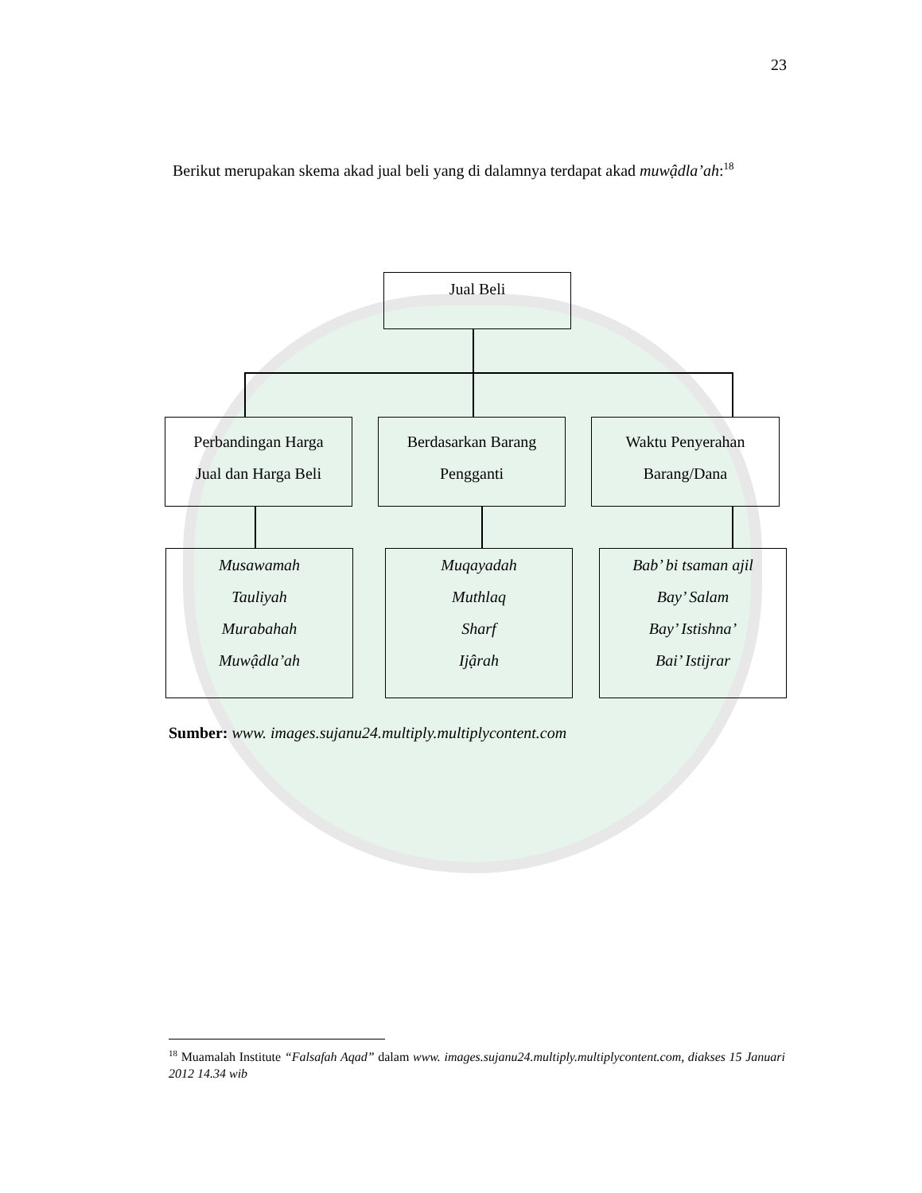23
Berikut merupakan skema akad jual beli yang di dalamnya terdapat akad muwậdla’ah:<sup>18</sup>
Jual Beli
Perbandingan Harga
Jual dan Harga Beli
Berdasarkan Barang
Pengganti
Waktu Penyerahan
Barang/Dana
Musawamah
Tauliyah
Murabahah
Muwậdla’ah
Muqayadah
Muthlaq
Sharf
Ijậrah
Bab’ bi tsaman ajil
Bay’ Salam
Bay’ Istishna’
Bai’ Istijrar
Sumber: www. images.sujanu24.multiply.multiplycontent.com
<sup>18</sup> Muamalah Institute “Falsafah Aqad” dalam www. images.sujanu24.multiply.multiplycontent.com, diakses 15 Januari 2012 14.34 wib